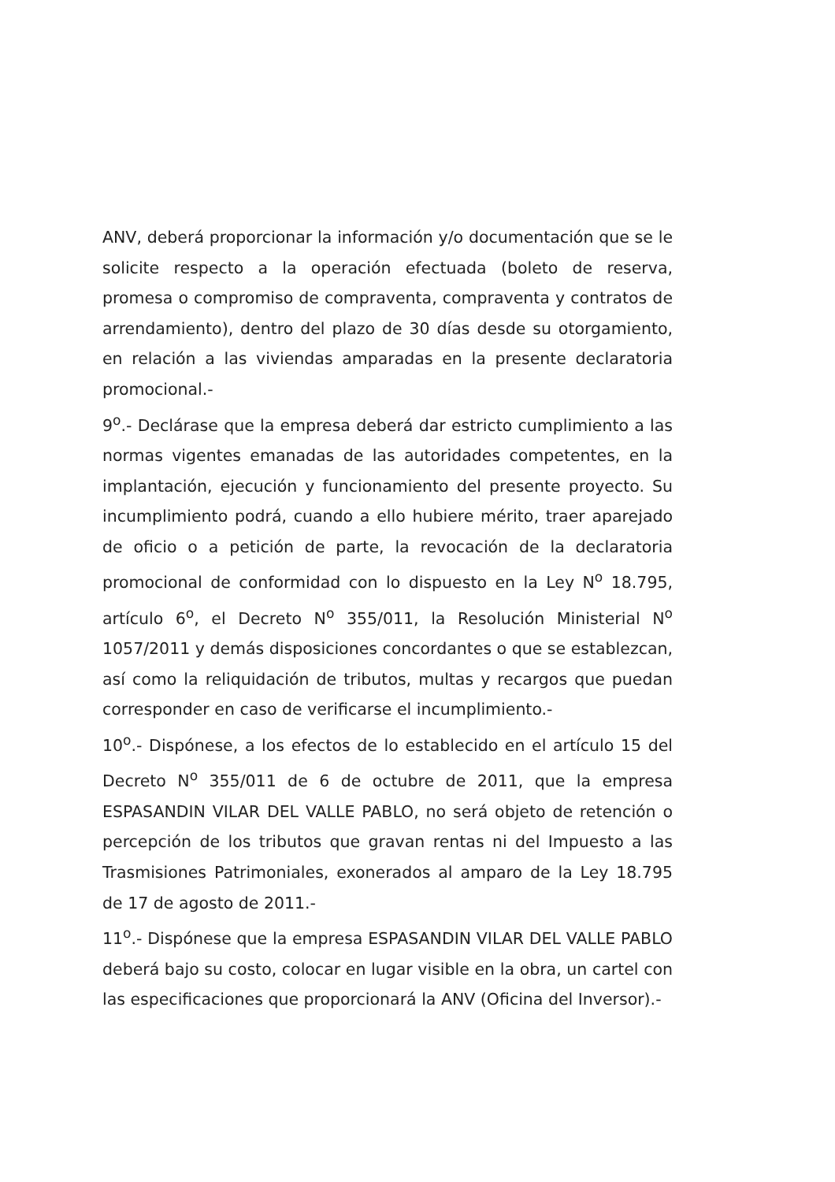ANV, deberá proporcionar la información y/o documentación que se le solicite respecto a la operación efectuada (boleto de reserva, promesa o compromiso de compraventa, compraventa y contratos de arrendamiento), dentro del plazo de 30 días desde su otorgamiento, en relación a las viviendas amparadas en la presente declaratoria promocional.-
9<sup>o</sup>.- Declárase que la empresa deberá dar estricto cumplimiento a las normas vigentes emanadas de las autoridades competentes, en la implantación, ejecución y funcionamiento del presente proyecto. Su incumplimiento podrá, cuando a ello hubiere mérito, traer aparejado de oficio o a petición de parte, la revocación de la declaratoria promocional de conformidad con lo dispuesto en la Ley N<sup>o</sup> 18.795, artículo 6<sup>o</sup>, el Decreto N<sup>o</sup> 355/011, la Resolución Ministerial N<sup>o</sup> 1057/2011 y demás disposiciones concordantes o que se establezcan, así como la reliquidación de tributos, multas y recargos que puedan corresponder en caso de verificarse el incumplimiento.-
10<sup>o</sup>.- Dispónese, a los efectos de lo establecido en el artículo 15 del Decreto N<sup>o</sup> 355/011 de 6 de octubre de 2011, que la empresa ESPASANDIN VILAR DEL VALLE PABLO, no será objeto de retención o percepción de los tributos que gravan rentas ni del Impuesto a las Trasmisiones Patrimoniales, exonerados al amparo de la Ley 18.795 de 17 de agosto de 2011.-
11<sup>o</sup>.- Dispónese que la empresa ESPASANDIN VILAR DEL VALLE PABLO deberá bajo su costo, colocar en lugar visible en la obra, un cartel con las especificaciones que proporcionará la ANV (Oficina del Inversor).-